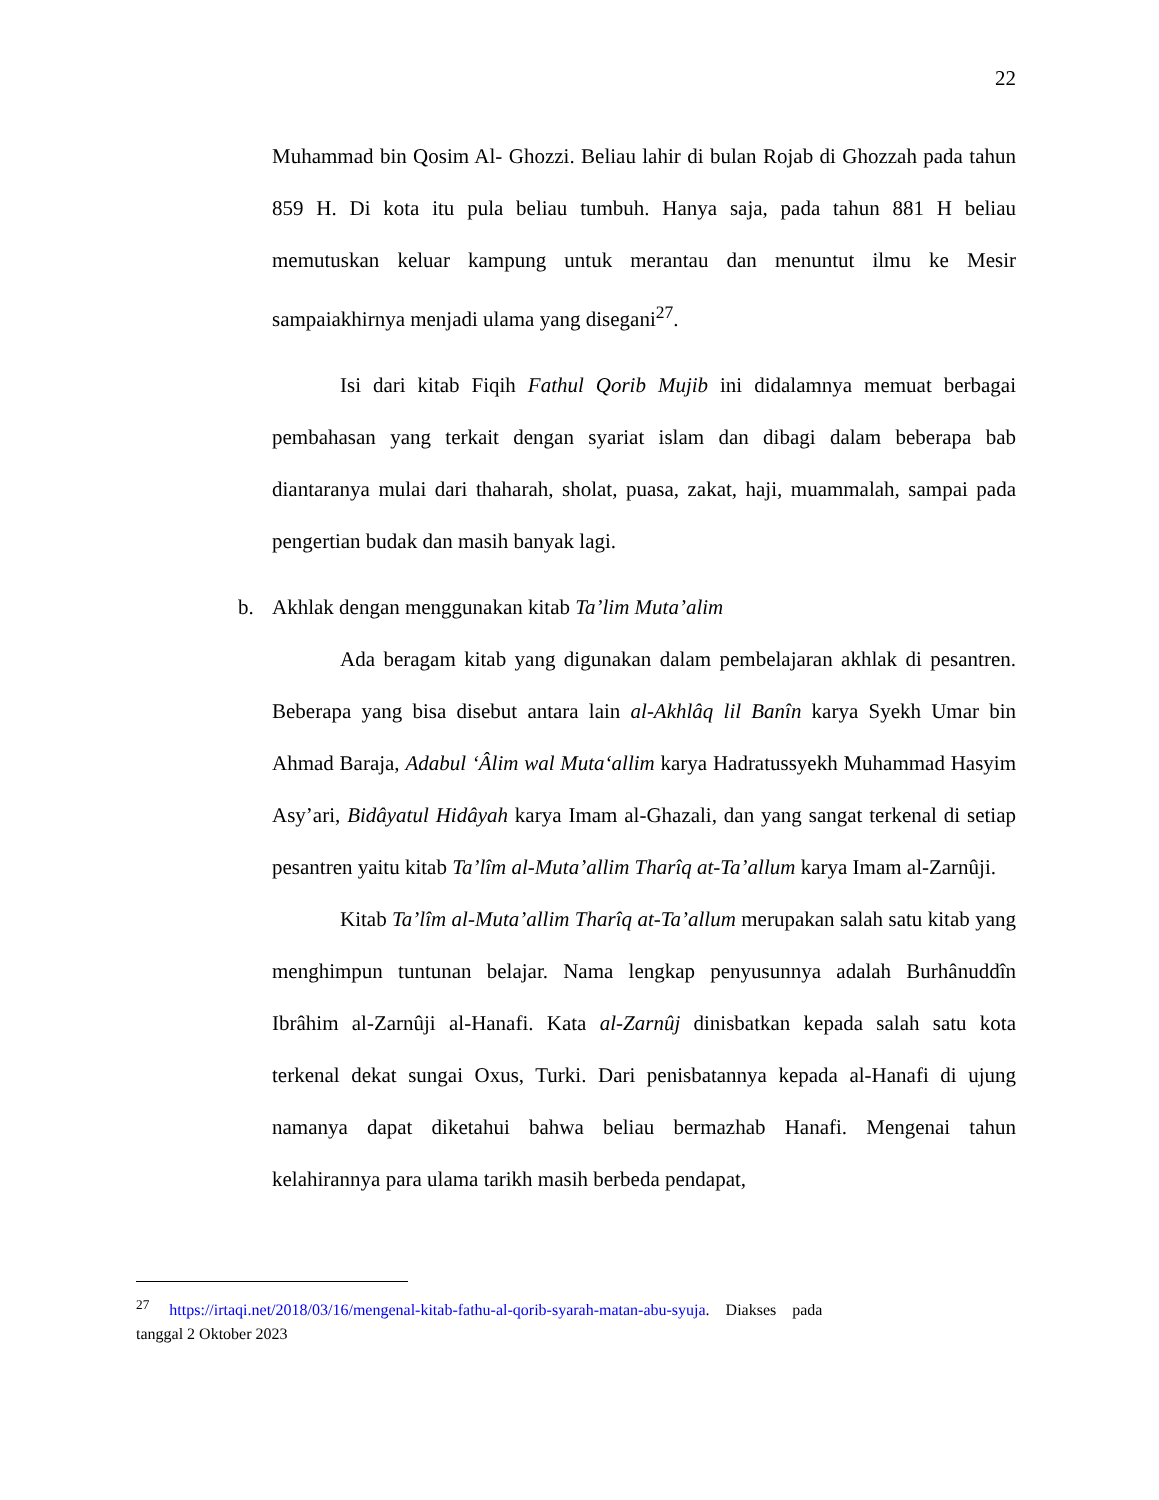22
Muhammad bin Qosim Al- Ghozzi. Beliau lahir di bulan Rojab di Ghozzah pada tahun 859 H. Di kota itu pula beliau tumbuh. Hanya saja, pada tahun 881 H beliau memutuskan keluar kampung untuk merantau dan menuntut ilmu ke Mesir sampaiakhirnya menjadi ulama yang disegani<sup>27</sup>.
Isi dari kitab Fiqih Fathul Qorib Mujib ini didalamnya memuat berbagai pembahasan yang terkait dengan syariat islam dan dibagi dalam beberapa bab diantaranya mulai dari thaharah, sholat, puasa, zakat, haji, muammalah, sampai pada pengertian budak dan masih banyak lagi.
b. Akhlak dengan menggunakan kitab Ta’lim Muta’alim
Ada beragam kitab yang digunakan dalam pembelajaran akhlak di pesantren. Beberapa yang bisa disebut antara lain al-Akhlâq lil Banîn karya Syekh Umar bin Ahmad Baraja, Adabul ‘Âlim wal Muta‘allim karya Hadratussyekh Muhammad Hasyim Asy’ari, Bidâyatul Hidâyah karya Imam al-Ghazali, dan yang sangat terkenal di setiap pesantren yaitu kitab Ta’lîm al-Muta’allim Tharîq at-Ta’allum karya Imam al-Zarnûji.
Kitab Ta’lîm al-Muta’allim Tharîq at-Ta’allum merupakan salah satu kitab yang menghimpun tuntunan belajar. Nama lengkap penyusunnya adalah Burhânuddîn Ibrâhim al-Zarnûji al-Hanafi. Kata al-Zarnûj dinisbatkan kepada salah satu kota terkenal dekat sungai Oxus, Turki. Dari penisbatannya kepada al-Hanafi di ujung namanya dapat diketahui bahwa beliau bermazhab Hanafi. Mengenai tahun kelahirannya para ulama tarikh masih berbeda pendapat,
<sup>27</sup> https://irtaqi.net/2018/03/16/mengenal-kitab-fathu-al-qorib-syarah-matan-abu-syuja. Diakses pada
tanggal 2 Oktober 2023